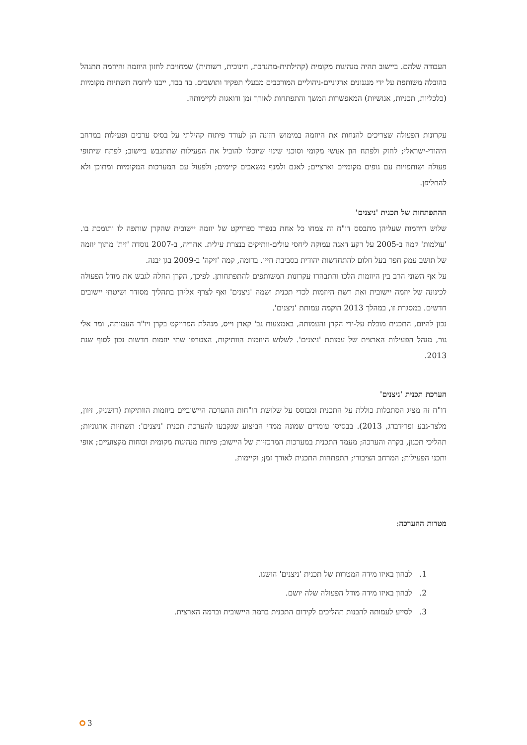העבודה שלהם. ביישוב תהיה מנהיגות מקומית (קהילתית-מתנדבת, חינוכית, רשותית) שמחויבת לחזון היוזמה והיוזמה תתנהל בהובלה משותפת על ידי מנגנונים ארגוניים-ניהוליים המורכבים מבעלי תפקיד ותושבים. בד בבד, ייבנו ליוזמה תשתיות מקומיות (כלכליות, תכניות, אנושיות) המאפשרות המשך והתפתחות לאורך זמן ודואגות לקיימותה.
עקרונות הפעולה שצריכים להנחות את היוזמה במימוש חזונה הן לעודד פיתוח קהילתי על בסיס ערכים ופעילות במרחב היהודי-ישראלי; לחזק ולפתח הון אנושי מקומי וסוכני שינוי שיוכלו להוביל את הפעילות שתתגבש ביישוב; לפתח שיתופי פעולה ושותפויות עם גופים מקומיים וארציים; לאגם ולמנף משאבים קיימים; ולפעול עם המערכות המקומיות ומתוכן ולא להחליפן.
ההתפתחות של תכנית 'ניצנים'
שלוש היוזמות שעליהן מתבסס דו"ח זה צמחו כל אחת בנפרד כפרויקט של יוזמה יישובית שהקרן שותפה לו ותומכת בו. 'עולמות' קמה ב-2005 על רקע דאגה עמוקה ליחסי עולים-וותיקים בנצרת עילית. אחריה, ב-2007 נוסדה 'זית' מתוך יוזמה של תושב עמק חפר בעל חלום להתחדשות יהודית בסביבת חייו. בדומה, קמה 'זיקה' ב-2009 בגן יבנה.
על אף השוני הרב בין היוזמות הלכו והתבהרו עקרונות המשותפים להתפתחותן. לפיכך, הקרן החלה לגבש את מודל הפעולה לכינונה של יוזמה יישובית ואת רשת היוזמות לכדי תכנית ושמה 'ניצנים' ואף לצרף אליהן בתהליך מסודר ושיטתי יישובים חדשים. במסגרת זו, במהלך 2013 הוקמה עמותת 'ניצנים'.
נכון להיום, התכנית מובלת על-ידי הקרן והעמותה, באמצעות גב' קארן וייס, מנהלת הפרויקט בקרן ויו"ר העמותה, ומר אלי גור, מנהל הפעילות הארצית של עמותת 'ניצנים'. לשלוש היוזמות הוותיקות, הצטרפו שתי יוזמות חדשות נכון לסוף שנת 2013.
הערכת תכנית 'ניצנים'
דו"ח זה מציג הסתכלות כוללת על התכנית ומבוסס על שלושת דו"חות ההערכה היישוביים ביוזמות הוותיקות (דושניק, זיוון, מלצר-גבע ופרידברג, 2013). בבסיסו עומדים שמונה ממדי הביצוע שנקבעו להערכת תכנית 'ניצנים': תשתיות ארגוניות; תהליכי תכנון, בקרה והערכה; מעמד התכנית במערכות המרכזיות של היישוב; פיתוח מנהיגות מקומית וכוחות מקצועיים; אופי ותכני הפעילות; המרחב הציבורי; התפתחות התכנית לאורך זמן; וקיימות.
מטרות ההערכה:
1. לבחון באיזו מידה המטרות של תכנית 'ניצנים' הושגו.
2. לבחון באיזו מידה מודל הפעולה שלה יושם.
3. לסייע לעמותה להבנות תהליכים לקידום התכנית ברמה היישובית וברמה הארצית.
3